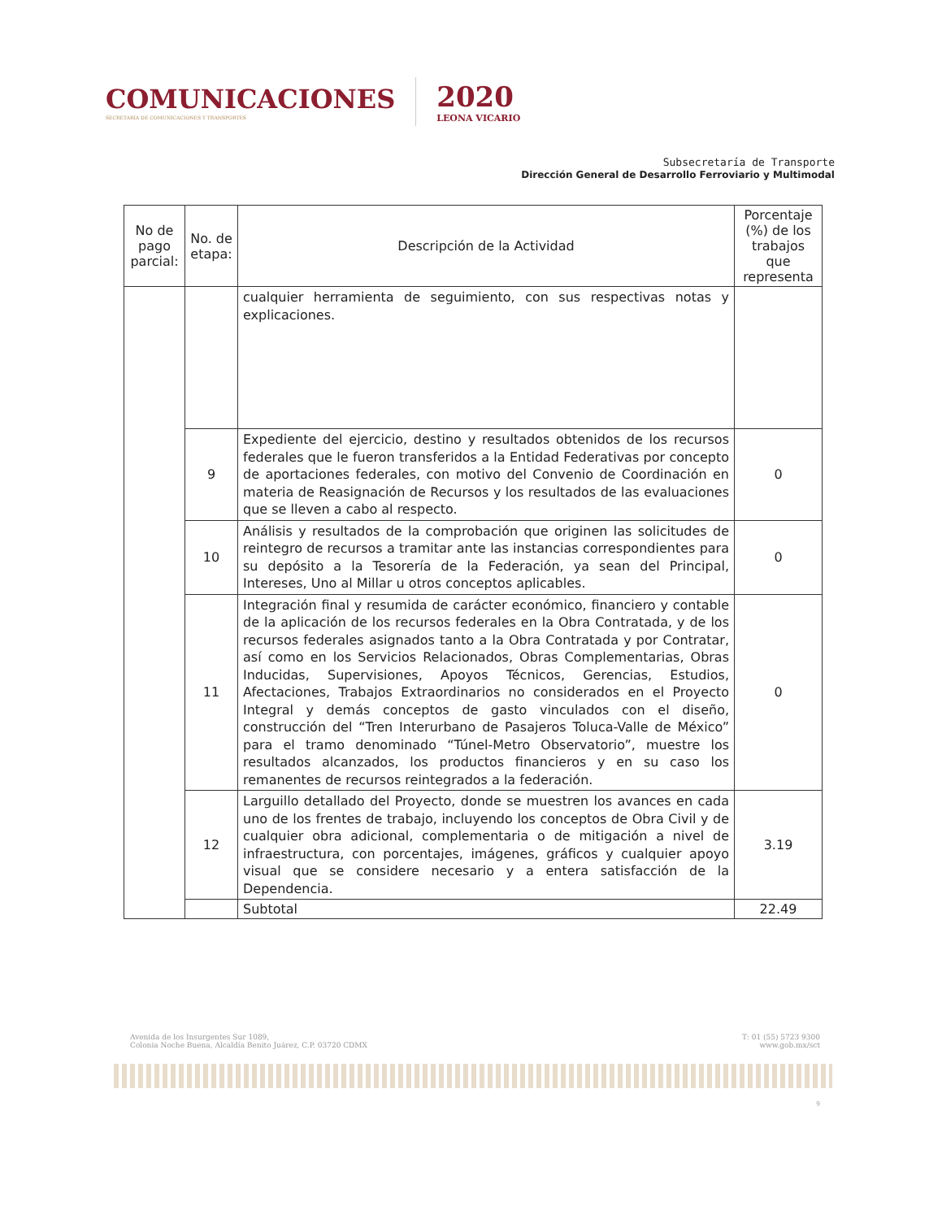COMUNICACIONES
SECRETARÍA DE COMUNICACIONES Y TRANSPORTES
2020
LEONA VICARIO
Subsecretaría de Transporte
Dirección General de Desarrollo Ferroviario y Multimodal
| No de pago parcial: | No. de etapa: | Descripción de la Actividad | Porcentaje (%) de los trabajos que representa |
| --- | --- | --- | --- |
| | | cualquier herramienta de seguimiento, con sus respectivas notas y explicaciones. | |
| | 9 | Expediente del ejercicio, destino y resultados obtenidos de los recursos federales que le fueron transferidos a la Entidad Federativas por concepto de aportaciones federales, con motivo del Convenio de Coordinación en materia de Reasignación de Recursos y los resultados de las evaluaciones que se lleven a cabo al respecto. | 0 |
| | 10 | Análisis y resultados de la comprobación que originen las solicitudes de reintegro de recursos a tramitar ante las instancias correspondientes para su depósito a la Tesorería de la Federación, ya sean del Principal, Intereses, Uno al Millar u otros conceptos aplicables. | 0 |
| | 11 | Integración final y resumida de carácter económico, financiero y contable de la aplicación de los recursos federales en la Obra Contratada, y de los recursos federales asignados tanto a la Obra Contratada y por Contratar, así como en los Servicios Relacionados, Obras Complementarias, Obras Inducidas, Supervisiones, Apoyos Técnicos, Gerencias, Estudios, Afectaciones, Trabajos Extraordinarios no considerados en el Proyecto Integral y demás conceptos de gasto vinculados con el diseño, construcción del “Tren Interurbano de Pasajeros Toluca-Valle de México” para el tramo denominado “Túnel-Metro Observatorio”, muestre los resultados alcanzados, los productos financieros y en su caso los remanentes de recursos reintegrados a la federación. | 0 |
| | 12 | Larguillo detallado del Proyecto, donde se muestren los avances en cada uno de los frentes de trabajo, incluyendo los conceptos de Obra Civil y de cualquier obra adicional, complementaria o de mitigación a nivel de infraestructura, con porcentajes, imágenes, gráficos y cualquier apoyo visual que se considere necesario y a entera satisfacción de la Dependencia. | 3.19 |
| | | Subtotal | 22.49 |
Avenida de los Insurgentes Sur 1089,
Colonia Noche Buena, Alcaldía Benito Juárez, C.P. 03720 CDMX
T: 01 (55) 5723 9300
www.gob.mx/sct
9